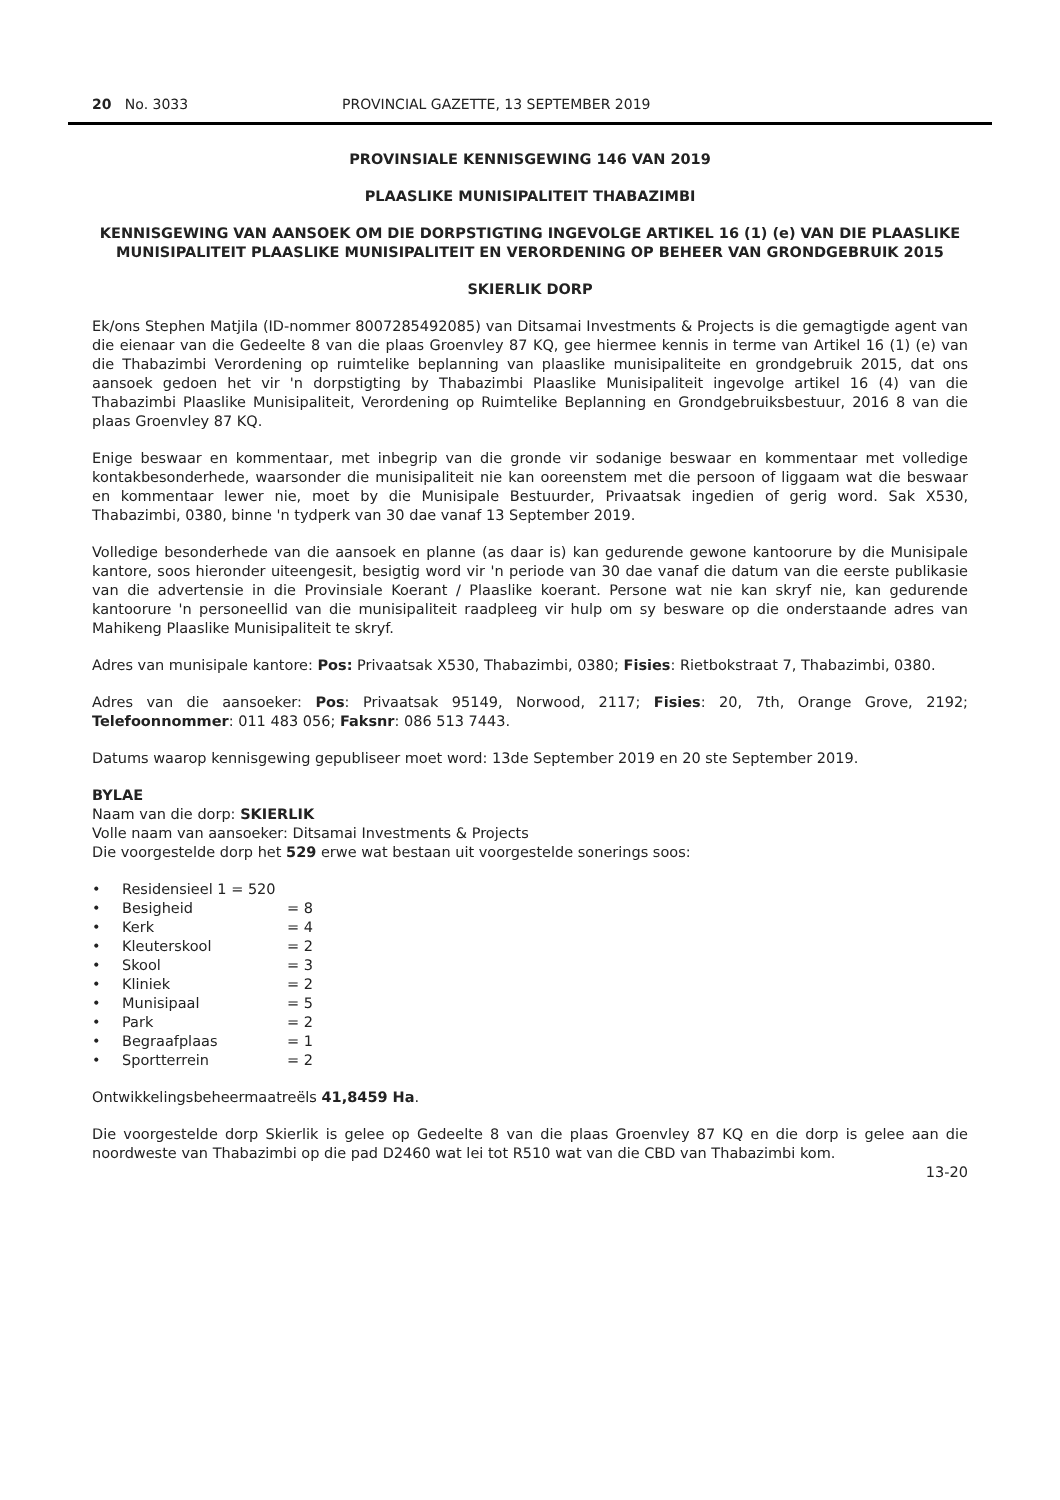20 No. 3033 PROVINCIAL GAZETTE, 13 SEPTEMBER 2019
PROVINSIALE KENNISGEWING 146 VAN 2019
PLAASLIKE MUNISIPALITEIT THABAZIMBI
KENNISGEWING VAN AANSOEK OM DIE DORPSTIGTING INGEVOLGE ARTIKEL 16 (1) (e) VAN DIE PLAASLIKE MUNISIPALITEIT PLAASLIKE MUNISIPALITEIT EN VERORDENING OP BEHEER VAN GRONDGEBRUIK 2015
SKIERLIK DORP
Ek/ons Stephen Matjila (ID-nommer 8007285492085) van Ditsamai Investments & Projects is die gemagtigde agent van die eienaar van die Gedeelte 8 van die plaas Groenvley 87 KQ, gee hiermee kennis in terme van Artikel 16 (1) (e) van die Thabazimbi Verordening op ruimtelike beplanning van plaaslike munisipaliteite en grondgebruik 2015, dat ons aansoek gedoen het vir 'n dorpstigting by Thabazimbi Plaaslike Munisipaliteit ingevolge artikel 16 (4) van die Thabazimbi Plaaslike Munisipaliteit, Verordening op Ruimtelike Beplanning en Grondgebruiksbestuur, 2016 8 van die plaas Groenvley 87 KQ.
Enige beswaar en kommentaar, met inbegrip van die gronde vir sodanige beswaar en kommentaar met volledige kontakbesonderhede, waarsonder die munisipaliteit nie kan ooreenstem met die persoon of liggaam wat die beswaar en kommentaar lewer nie, moet by die Munisipale Bestuurder, Privaatsak ingedien of gerig word. Sak X530, Thabazimbi, 0380, binne 'n tydperk van 30 dae vanaf 13 September 2019.
Volledige besonderhede van die aansoek en planne (as daar is) kan gedurende gewone kantoorure by die Munisipale kantore, soos hieronder uiteengesit, besigtig word vir 'n periode van 30 dae vanaf die datum van die eerste publikasie van die advertensie in die Provinsiale Koerant / Plaaslike koerant. Persone wat nie kan skryf nie, kan gedurende kantoorure 'n personeellid van die munisipaliteit raadpleeg vir hulp om sy besware op die onderstaande adres van Mahikeng Plaaslike Munisipaliteit te skryf.
Adres van munisipale kantore: Pos: Privaatsak X530, Thabazimbi, 0380; Fisies: Rietbokstraat 7, Thabazimbi, 0380.
Adres van die aansoeker: Pos: Privaatsak 95149, Norwood, 2117; Fisies: 20, 7th, Orange Grove, 2192; Telefoonnommer: 011 483 056; Faksnr: 086 513 7443.
Datums waarop kennisgewing gepubliseer moet word: 13de September 2019 en 20 ste September 2019.
BYLAE
Naam van die dorp: SKIERLIK
Volle naam van aansoeker: Ditsamai Investments & Projects
Die voorgestelde dorp het 529 erwe wat bestaan uit voorgestelde sonerings soos:
• Residensieel 1 = 520
• Besigheid = 8
• Kerk = 4
• Kleuterskool = 2
• Skool = 3
• Kliniek = 2
• Munisipaal = 5
• Park = 2
• Begraafplaas = 1
• Sportterrein = 2
Ontwikkelingsbeheermaatreëls 41,8459 Ha.
Die voorgestelde dorp Skierlik is gelee op Gedeelte 8 van die plaas Groenvley 87 KQ en die dorp is gelee aan die noordweste van Thabazimbi op die pad D2460 wat lei tot R510 wat van die CBD van Thabazimbi kom.
13-20